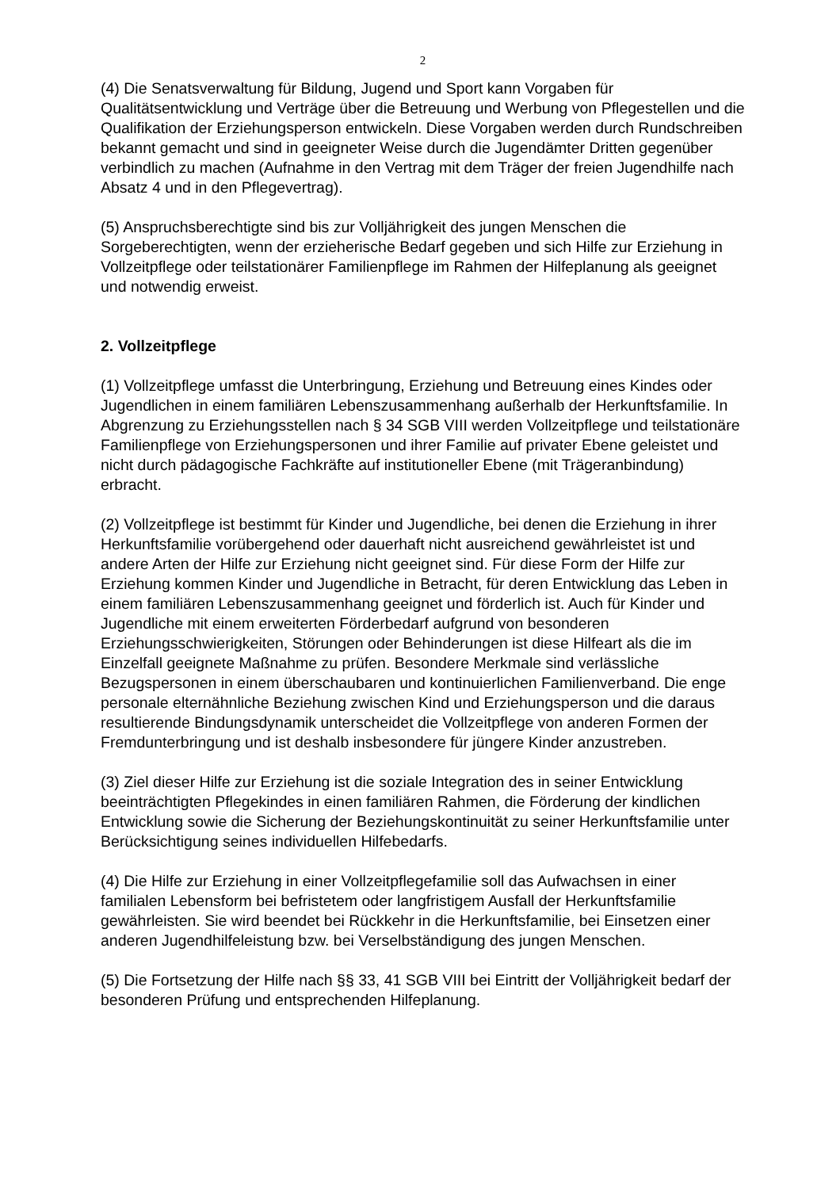2
(4) Die Senatsverwaltung für Bildung, Jugend und Sport kann Vorgaben für Qualitätsentwicklung und Verträge über die Betreuung und Werbung von Pflegestellen und die Qualifikation der Erziehungsperson entwickeln. Diese Vorgaben werden durch Rundschreiben bekannt gemacht und sind in geeigneter Weise durch die Jugendämter Dritten gegenüber verbindlich zu machen (Aufnahme in den Vertrag mit dem Träger der freien Jugendhilfe nach Absatz 4 und in den Pflegevertrag).
(5) Anspruchsberechtigte sind bis zur Volljährigkeit des jungen Menschen die Sorgeberechtigten, wenn der erzieherische Bedarf gegeben und sich Hilfe zur Erziehung in Vollzeitpflege oder teilstationärer Familienpflege im Rahmen der Hilfeplanung als geeignet und notwendig erweist.
2. Vollzeitpflege
(1) Vollzeitpflege umfasst die Unterbringung, Erziehung und Betreuung eines Kindes oder Jugendlichen in einem familiären Lebenszusammenhang außerhalb der Herkunftsfamilie. In Abgrenzung zu Erziehungsstellen nach § 34 SGB VIII werden Vollzeitpflege und teilstationäre Familienpflege von Erziehungspersonen und ihrer Familie auf privater Ebene geleistet und nicht durch pädagogische Fachkräfte auf institutioneller Ebene (mit Trägeranbindung) erbracht.
(2) Vollzeitpflege ist bestimmt für Kinder und Jugendliche, bei denen die Erziehung in ihrer Herkunftsfamilie vorübergehend oder dauerhaft nicht ausreichend gewährleistet ist und andere Arten der Hilfe zur Erziehung nicht geeignet sind. Für diese Form der Hilfe zur Erziehung kommen Kinder und Jugendliche in Betracht, für deren Entwicklung das Leben in einem familiären Lebenszusammenhang geeignet und förderlich ist. Auch für Kinder und Jugendliche mit einem erweiterten Förderbedarf aufgrund von besonderen Erziehungsschwierigkeiten, Störungen oder Behinderungen ist diese Hilfeart als die im Einzelfall geeignete Maßnahme zu prüfen. Besondere Merkmale sind verlässliche Bezugspersonen in einem überschaubaren und kontinuierlichen Familienverband. Die enge personale elternähnliche Beziehung zwischen Kind und Erziehungsperson und die daraus resultierende Bindungsdynamik unterscheidet die Vollzeitpflege von anderen Formen der Fremdunterbringung und ist deshalb insbesondere für jüngere Kinder anzustreben.
(3) Ziel dieser Hilfe zur Erziehung ist die soziale Integration des in seiner Entwicklung beeinträchtigten Pflegekindes in einen familiären Rahmen, die Förderung der kindlichen Entwicklung sowie die Sicherung der Beziehungskontinuität zu seiner Herkunftsfamilie unter Berücksichtigung seines individuellen Hilfebedarfs.
(4) Die Hilfe zur Erziehung in einer Vollzeitpflegefamilie soll das Aufwachsen in einer familialen Lebensform bei befristetem oder langfristigem Ausfall der Herkunftsfamilie gewährleisten. Sie wird beendet bei Rückkehr in die Herkunftsfamilie, bei Einsetzen einer anderen Jugendhilfeleistung bzw. bei Verselbständigung des jungen Menschen.
(5) Die Fortsetzung der Hilfe nach §§ 33, 41 SGB VIII bei Eintritt der Volljährigkeit bedarf der besonderen Prüfung und entsprechenden Hilfeplanung.